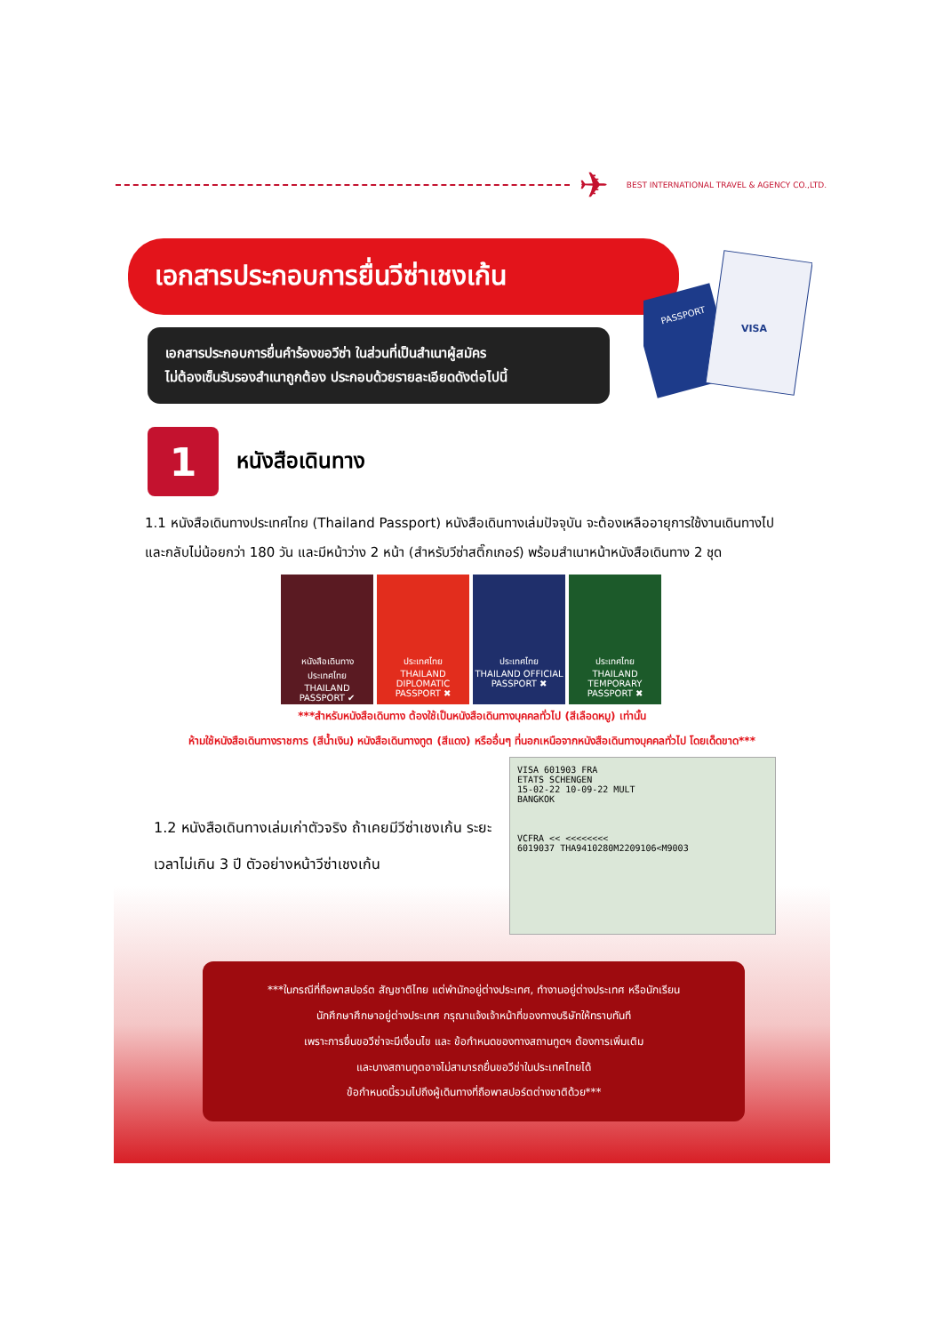✈ BEST INTERNATIONAL TRAVEL & AGENCY CO.,LTD.
PASSPORT
VISA
เอกสารประกอบการยื่นวีซ่าเชงเก้น
เอกสารประกอบการยื่นคำร้องขอวีซ่า ในส่วนที่เป็นสำเนาผู้สมัคร
ไม่ต้องเซ็นรับรองสำเนาถูกต้อง ประกอบด้วยรายละเอียดดังต่อไปนี้
1 หนังสือเดินทาง
1.1 หนังสือเดินทางประเทศไทย (Thailand Passport) หนังสือเดินทางเล่มปัจจุบัน จะต้องเหลืออายุการใช้งานเดินทางไป และกลับไม่น้อยกว่า 180 วัน และมีหน้าว่าง 2 หน้า (สำหรับวีซ่าสติ๊กเกอร์) พร้อมสำเนาหน้าหนังสือเดินทาง 2 ชุด
หนังสือเดินทาง ประเทศไทย
THAILAND PASSPORT ✔
ประเทศไทย
THAILAND DIPLOMATIC PASSPORT ✖
ประเทศไทย
THAILAND OFFICIAL PASSPORT ✖
ประเทศไทย
THAILAND TEMPORARY PASSPORT ✖
***สำหรับหนังสือเดินทาง ต้องใช้เป็นหนังสือเดินทางบุคคลทั่วไป (สีเลือดหมู) เท่านั้น
ห้ามใช้หนังสือเดินทางราชการ (สีน้ำเงิน) หนังสือเดินทางทูต (สีแดง) หรืออื่นๆ ที่นอกเหนือจากหนังสือเดินทางบุคคลทั่วไป โดยเด็ดขาด***
1.2 หนังสือเดินทางเล่มเก่าตัวจริง ถ้าเคยมีวีซ่าเชงเก้น ระยะเวลาไม่เกิน 3 ปี ตัวอย่างหน้าวีซ่าเชงเก้น
VISA 601903 FRA
ETATS SCHENGEN
15-02-22 10-09-22 MULT
BANGKOK
VCFRA << <<<<<<<<
6019037 THA9410280M2209106<M9003
***ในกรณีที่ถือพาสปอร์ต สัญชาติไทย แต่พำนักอยู่ต่างประเทศ, ทำงานอยู่ต่างประเทศ หรือนักเรียน
นักศึกษาศึกษาอยู่ต่างประเทศ กรุณาแจ้งเจ้าหน้าที่ของทางบริษัทให้ทราบทันที
เพราะการยื่นขอวีซ่าจะมีเงื่อนไข และ ข้อกำหนดของทางสถานทูตฯ ต้องการเพิ่มเติม
และบางสถานทูตอาจไม่สามารถยื่นขอวีซ่าในประเทศไทยได้
ข้อกำหนดนี้รวมไปถึงผู้เดินทางที่ถือพาสปอร์ตต่างชาติด้วย***